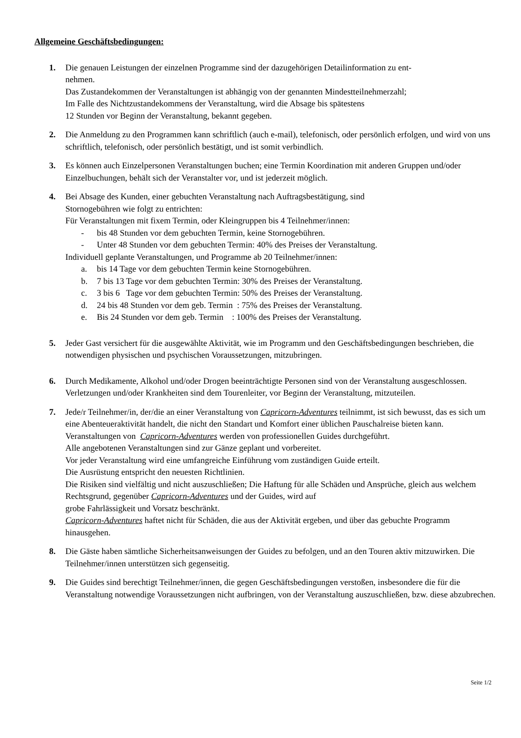Allgemeine Geschäftsbedingungen:
1. Die genauen Leistungen der einzelnen Programme sind der dazugehörigen Detailinformation zu ent-
nehmen.
Das Zustandekommen der Veranstaltungen ist abhängig von der genannten Mindestteilnehmerzahl;
Im Falle des Nichtzustandekommens der Veranstaltung, wird die Absage bis spätestens
12 Stunden vor Beginn der Veranstaltung, bekannt gegeben.
2. Die Anmeldung zu den Programmen kann schriftlich (auch e-mail), telefonisch, oder persönlich erfolgen, und wird von uns schriftlich, telefonisch, oder persönlich bestätigt, und ist somit verbindlich.
3. Es können auch Einzelpersonen Veranstaltungen buchen; eine Termin Koordination mit anderen Gruppen und/oder Einzelbuchungen, behält sich der Veranstalter vor, und ist jederzeit möglich.
4. Bei Absage des Kunden, einer gebuchten Veranstaltung nach Auftragsbestätigung, sind
Stornogebühren wie folgt zu entrichten:
Für Veranstaltungen mit fixem Termin, oder Kleingruppen bis 4 Teilnehmer/innen:
- bis 48 Stunden vor dem gebuchten Termin, keine Stornogebühren.
- Unter 48 Stunden vor dem gebuchten Termin: 40% des Preises der Veranstaltung.
Individuell geplante Veranstaltungen, und Programme ab 20 Teilnehmer/innen:
a. bis 14 Tage vor dem gebuchten Termin keine Stornogebühren.
b. 7 bis 13 Tage vor dem gebuchten Termin: 30% des Preises der Veranstaltung.
c. 3 bis 6 Tage vor dem gebuchten Termin: 50% des Preises der Veranstaltung.
d. 24 bis 48 Stunden vor dem geb. Termin : 75% des Preises der Veranstaltung.
e. Bis 24 Stunden vor dem geb. Termin : 100% des Preises der Veranstaltung.
5. Jeder Gast versichert für die ausgewählte Aktivität, wie im Programm und den Geschäftsbedingungen beschrieben, die notwendigen physischen und psychischen Voraussetzungen, mitzubringen.
6. Durch Medikamente, Alkohol und/oder Drogen beeinträchtigte Personen sind von der Veranstaltung ausgeschlossen. Verletzungen und/oder Krankheiten sind dem Tourenleiter, vor Beginn der Veranstaltung, mitzuteilen.
7. Jede/r Teilnehmer/in, der/die an einer Veranstaltung von Capricorn-Adventures teilnimmt, ist sich bewusst, das es sich um eine Abenteueraktivität handelt, die nicht den Standart und Komfort einer üblichen Pauschalreise bieten kann.
Veranstaltungen von Capricorn-Adventures werden von professionellen Guides durchgeführt.
Alle angebotenen Veranstaltungen sind zur Gänze geplant und vorbereitet.
Vor jeder Veranstaltung wird eine umfangreiche Einführung vom zuständigen Guide erteilt.
Die Ausrüstung entspricht den neuesten Richtlinien.
Die Risiken sind vielfältig und nicht auszuschließen; Die Haftung für alle Schäden und Ansprüche, gleich aus welchem Rechtsgrund, gegenüber Capricorn-Adventures und der Guides, wird auf
grobe Fahrlässigkeit und Vorsatz beschränkt.
Capricorn-Adventures haftet nicht für Schäden, die aus der Aktivität ergeben, und über das gebuchte Programm hinausgehen.
8. Die Gäste haben sämtliche Sicherheitsanweisungen der Guides zu befolgen, und an den Touren aktiv mitzuwirken. Die Teilnehmer/innen unterstützen sich gegenseitig.
9. Die Guides sind berechtigt Teilnehmer/innen, die gegen Geschäftsbedingungen verstoßen, insbesondere die für die Veranstaltung notwendige Voraussetzungen nicht aufbringen, von der Veranstaltung auszuschließen, bzw. diese abzubrechen.
Seite 1/2